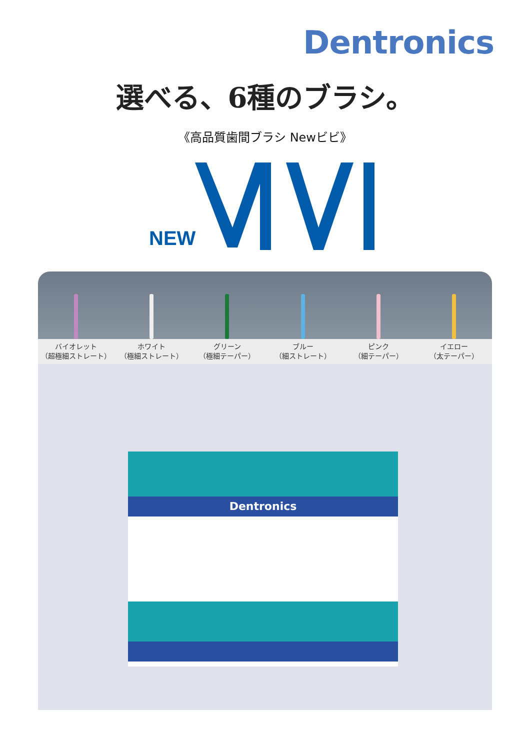Dentronics
選べる、6種のブラシ。
《高品質歯間ブラシ Newビビ》
NEW
バイオレット
（超極細ストレート）
ホワイト
（極細ストレート）
グリーン
（極細テーパー）
ブルー
（細ストレート）
ピンク
（細テーパー）
イエロー
（太テーパー）
Dentronics